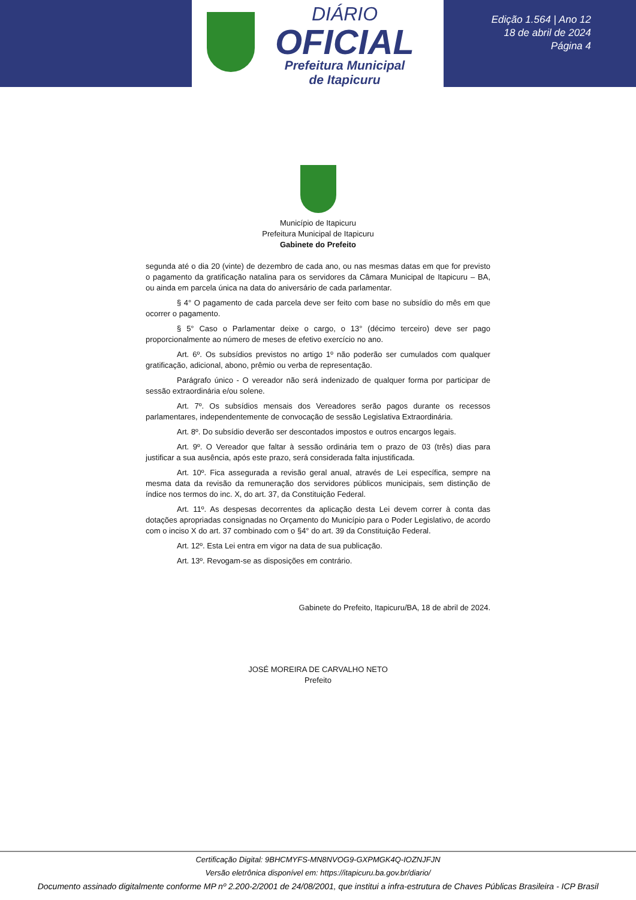DIÁRIO
OFICIAL
Prefeitura Municipal
de Itapicuru
Edição 1.564 | Ano 12
18 de abril de 2024
Página 4
Município de Itapicuru
Prefeitura Municipal de Itapicuru
Gabinete do Prefeito
segunda até o dia 20 (vinte) de dezembro de cada ano, ou nas mesmas datas em que for previsto o pagamento da gratificação natalina para os servidores da Câmara Municipal de Itapicuru – BA, ou ainda em parcela única na data do aniversário de cada parlamentar.
§ 4° O pagamento de cada parcela deve ser feito com base no subsídio do mês em que ocorrer o pagamento.
§ 5° Caso o Parlamentar deixe o cargo, o 13° (décimo terceiro) deve ser pago proporcionalmente ao número de meses de efetivo exercício no ano.
Art. 6º. Os subsídios previstos no artigo 1º não poderão ser cumulados com qualquer gratificação, adicional, abono, prêmio ou verba de representação.
Parágrafo único - O vereador não será indenizado de qualquer forma por participar de sessão extraordinária e/ou solene.
Art. 7º. Os subsídios mensais dos Vereadores serão pagos durante os recessos parlamentares, independentemente de convocação de sessão Legislativa Extraordinária.
Art. 8º. Do subsídio deverão ser descontados impostos e outros encargos legais.
Art. 9º. O Vereador que faltar à sessão ordinária tem o prazo de 03 (três) dias para justificar a sua ausência, após este prazo, será considerada falta injustificada.
Art. 10º. Fica assegurada a revisão geral anual, através de Lei específica, sempre na mesma data da revisão da remuneração dos servidores públicos municipais, sem distinção de índice nos termos do inc. X, do art. 37, da Constituição Federal.
Art. 11º. As despesas decorrentes da aplicação desta Lei devem correr à conta das dotações apropriadas consignadas no Orçamento do Município para o Poder Legislativo, de acordo com o inciso X do art. 37 combinado com o §4° do art. 39 da Constituição Federal.
Art. 12º. Esta Lei entra em vigor na data de sua publicação.
Art. 13º. Revogam-se as disposições em contrário.
Gabinete do Prefeito, Itapicuru/BA, 18 de abril de 2024.
JOSÉ MOREIRA DE CARVALHO NETO
Prefeito
Certificação Digital: 9BHCMYFS-MN8NVOG9-GXPMGK4Q-IOZNJFJN
Versão eletrônica disponível em: https://itapicuru.ba.gov.br/diario/
Documento assinado digitalmente conforme MP nº 2.200-2/2001 de 24/08/2001, que institui a infra-estrutura de Chaves Públicas Brasileira - ICP Brasil